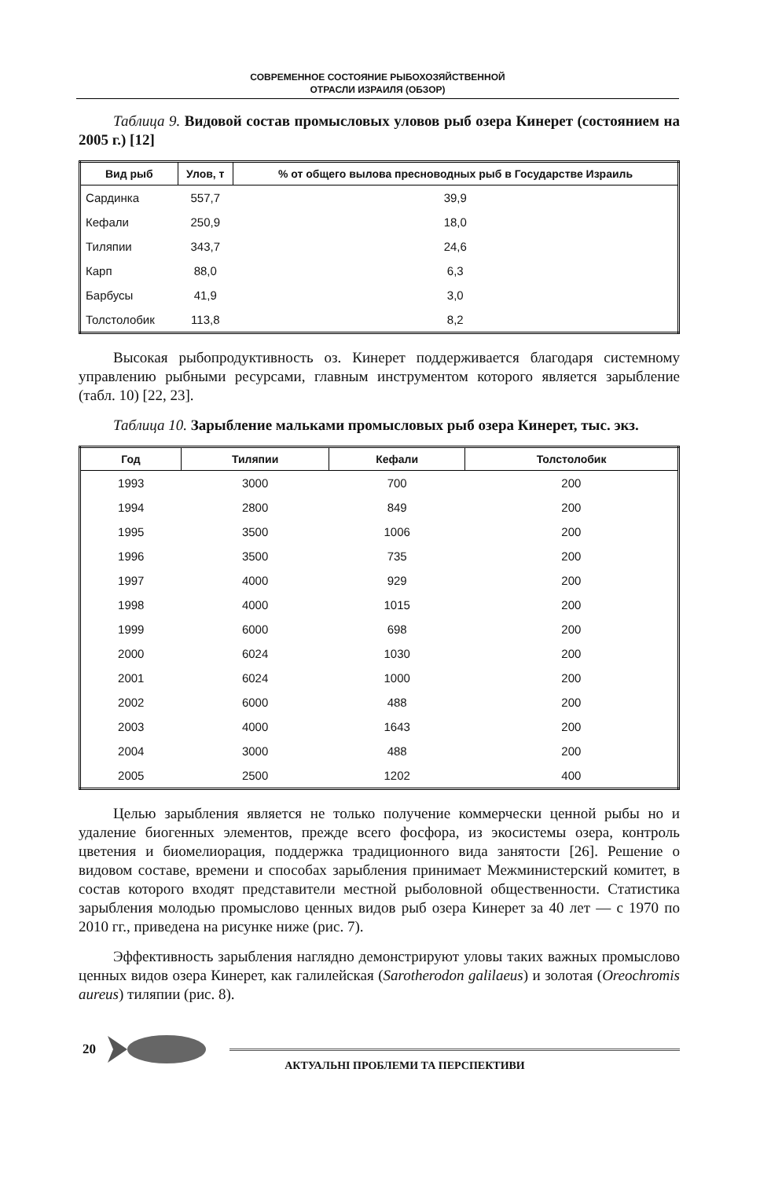СОВРЕМЕННОЕ СОСТОЯНИЕ РЫБОХОЗЯЙСТВЕННОЙ
ОТРАСЛИ ИЗРАИЛЯ (ОБЗОР)
Таблица 9. Видовой состав промысловых уловов рыб озера Кинерет (состоянием на 2005 г.) [12]
| Вид рыб | Улов, т | % от общего вылова пресноводных рыб в Государстве Израиль |
| --- | --- | --- |
| Сардинка | 557,7 | 39,9 |
| Кефали | 250,9 | 18,0 |
| Тиляпии | 343,7 | 24,6 |
| Карп | 88,0 | 6,3 |
| Барбусы | 41,9 | 3,0 |
| Толстолобик | 113,8 | 8,2 |
Высокая рыбопродуктивность оз. Кинерет поддерживается благодаря системному управлению рыбными ресурсами, главным инструментом которого является зарыбление (табл. 10) [22, 23].
Таблица 10. Зарыбление мальками промысловых рыб озера Кинерет, тыс. экз.
| Год | Тиляпии | Кефали | Толстолобик |
| --- | --- | --- | --- |
| 1993 | 3000 | 700 | 200 |
| 1994 | 2800 | 849 | 200 |
| 1995 | 3500 | 1006 | 200 |
| 1996 | 3500 | 735 | 200 |
| 1997 | 4000 | 929 | 200 |
| 1998 | 4000 | 1015 | 200 |
| 1999 | 6000 | 698 | 200 |
| 2000 | 6024 | 1030 | 200 |
| 2001 | 6024 | 1000 | 200 |
| 2002 | 6000 | 488 | 200 |
| 2003 | 4000 | 1643 | 200 |
| 2004 | 3000 | 488 | 200 |
| 2005 | 2500 | 1202 | 400 |
Целью зарыбления является не только получение коммерчески ценной рыбы но и удаление биогенных элементов, прежде всего фосфора, из экосистемы озера, контроль цветения и биомелиорация, поддержка традиционного вида занятости [26]. Решение о видовом составе, времени и способах зарыбления принимает Межминистерский комитет, в состав которого входят представители местной рыболовной общественности. Статистика зарыбления молодью промыслово ценных видов рыб озера Кинерет за 40 лет — с 1970 по 2010 гг., приведена на рисунке ниже (рис. 7).
Эффективность зарыбления наглядно демонстрируют уловы таких важных промыслово ценных видов озера Кинерет, как галилейская (Sarotherodon galilaeus) и золотая (Oreochromis aureus) тиляпии (рис. 8).
20
АКТУАЛЬНІ ПРОБЛЕМИ ТА ПЕРСПЕКТИВИ